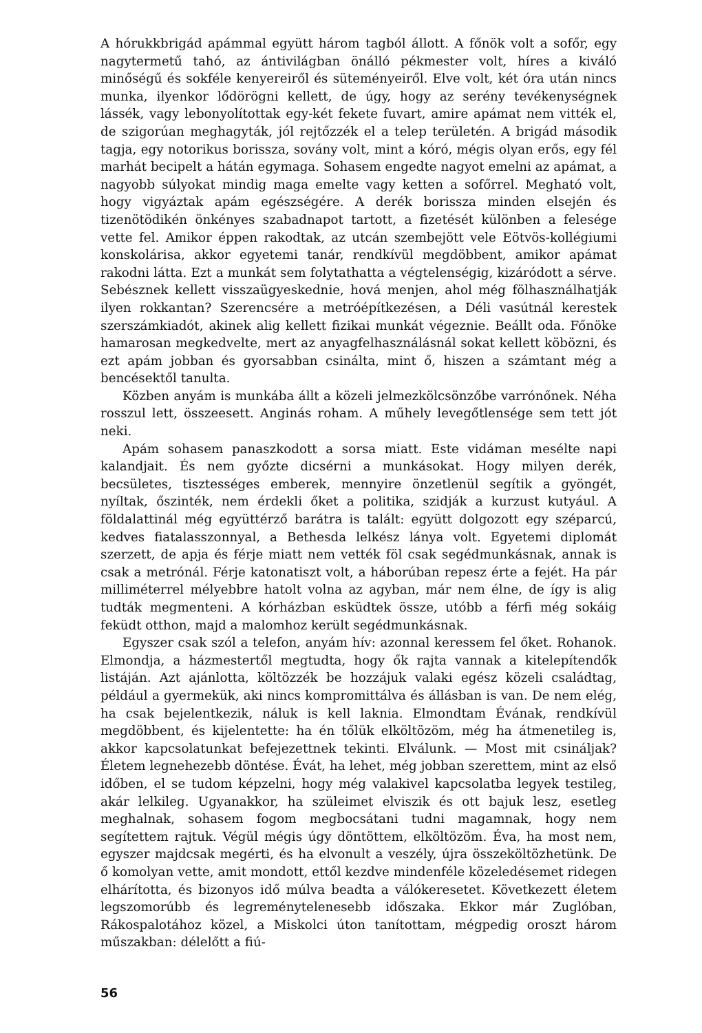A hórukkbrigád apámmal együtt három tagból állott. A főnök volt a sofőr, egy nagytermetű tahó, az ántivilágban önálló pékmester volt, híres a kiváló minőségű és sokféle kenyereiről és süteményeiről. Elve volt, két óra után nincs munka, ilyenkor lődörögni kellett, de úgy, hogy az serény tevékenységnek lássék, vagy lebonyolítottak egy-két fekete fuvart, amire apámat nem vitték el, de szigorúan meghagyták, jól rejtőzzék el a telep területén. A brigád második tagja, egy notorikus borissza, sovány volt, mint a kóró, mégis olyan erős, egy fél marhát becipelt a hátán egymaga. Sohasem engedte nagyot emelni az apámat, a nagyobb súlyokat mindig maga emelte vagy ketten a sofőrrel. Megható volt, hogy vigyáztak apám egészségére. A derék borissza minden elsején és tizenötödikén önkényes szabadnapot tartott, a fizetését különben a felesége vette fel. Amikor éppen rakodtak, az utcán szembejött vele Eötvös-kollégiumi konskolárisa, akkor egyetemi tanár, rendkívül megdöbbent, amikor apámat rakodni látta. Ezt a munkát sem folytathatta a végtelenségig, kizáródott a sérve. Sebésznek kellett visszaügyeskednie, hová menjen, ahol még fölhasználhatják ilyen rokkantan? Szerencsére a metróépítkezésen, a Déli vasútnál kerestek szerszámkiadót, akinek alig kellett fizikai munkát végeznie. Beállt oda. Főnöke hamarosan megkedvelte, mert az anyagfelhasználásnál sokat kellett köbözni, és ezt apám jobban és gyorsabban csinálta, mint ő, hiszen a számtant még a bencésektől tanulta.
Közben anyám is munkába állt a közeli jelmezkölcsönzőbe varrónőnek. Néha rosszul lett, összeesett. Anginás roham. A műhely levegőtlensége sem tett jót neki.
Apám sohasem panaszkodott a sorsa miatt. Este vidáman mesélte napi kalandjait. És nem győzte dicsérni a munkásokat. Hogy milyen derék, becsületes, tisztességes emberek, mennyire önzetlenül segítik a gyöngét, nyíltak, őszinték, nem érdekli őket a politika, szidják a kurzust kutyául. A földalattinál még együttérző barátra is talált: együtt dolgozott egy széparcú, kedves fiatalasszonnyal, a Bethesda lelkész lánya volt. Egyetemi diplomát szerzett, de apja és férje miatt nem vették föl csak segédmunkásnak, annak is csak a metrónál. Férje katonatiszt volt, a háborúban repesz érte a fejét. Ha pár milliméterrel mélyebbre hatolt volna az agyban, már nem élne, de így is alig tudták megmenteni. A kórházban esküdtek össze, utóbb a férfi még sokáig feküdt otthon, majd a malomhoz került segédmunkásnak.
Egyszer csak szól a telefon, anyám hív: azonnal keressem fel őket. Rohanok. Elmondja, a házmestertől megtudta, hogy ők rajta vannak a kitelepítendők listáján. Azt ajánlotta, költözzék be hozzájuk valaki egész közeli családtag, például a gyermekük, aki nincs kompromittálva és állásban is van. De nem elég, ha csak bejelentkezik, náluk is kell laknia. Elmondtam Évának, rendkívül megdöbbent, és kijelentette: ha én tőlük elköltözöm, még ha átmenetileg is, akkor kapcsolatunkat befejezettnek tekinti. Elválunk. — Most mit csináljak? Életem legnehezebb döntése. Évát, ha lehet, még jobban szerettem, mint az első időben, el se tudom képzelni, hogy még valakivel kapcsolatba legyek testileg, akár lelkileg. Ugyanakkor, ha szüleimet elviszik és ott bajuk lesz, esetleg meghalnak, sohasem fogom megbocsátani tudni magamnak, hogy nem segítettem rajtuk. Végül mégis úgy döntöttem, elköltözöm. Éva, ha most nem, egyszer majdcsak megérti, és ha elvonult a veszély, újra összeköltözhetünk. De ő komolyan vette, amit mondott, ettől kezdve mindenféle közeledésemet ridegen elhárította, és bizonyos idő múlva beadta a válókeresetet. Következett életem legszomorúbb és legreménytelenesebb időszaka. Ekkor már Zuglóban, Rákospalotához közel, a Miskolci úton tanítottam, mégpedig oroszt három műszakban: délelőtt a fiú-
56